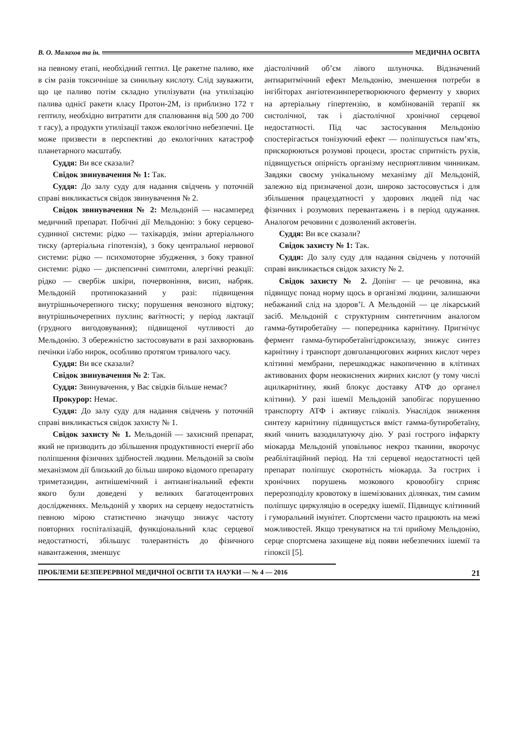В. О. Малахов та ін. МЕДИЧНА ОСВІТА
на певному етапі, необхідний гептил. Це ракетне паливо, яке в сім разів токсичніше за синильну кислоту. Слід зауважити, що це паливо потім складно утилізувати (на утилізацію палива однієї ракети класу Протон-2М, із приблизно 172 т гептилу, необхідно витратити для спалювання від 500 до 700 т гасу), а продукти утилізації також екологічно небезпечні. Це може призвести в перспективі до екологічних катастроф планетарного масштабу.
Суддя: Ви все сказали?
Свідок звинувачення № 1: Так.
Суддя: До залу суду для надання свідчень у поточній справі викликається свідок звинувачення № 2.
Свідок звинувачення № 2: Мельдоній — насамперед медичний препарат. Побічні дії Мельдонію: з боку серцево-судинної системи: рідко — тахікардія, зміни артеріального тиску (артеріальна гіпотензія), з боку центральної нервової системи: рідко — психомоторне збудження, з боку травної системи: рідко — диспепсичні симптоми, алергічні реакції: рідко — свербіж шкіри, почервоніння, висип, набряк. Мельдоній протипоказаний у разі: підвищення внутрішньочерепного тиску; порушення венозного відтоку; внутрішньочерепних пухлин; вагітності; у період лактації (грудного вигодовування); підвищеної чутливості до Мельдонію. З обережністю застосовувати в разі захворювань печінки і/або нирок, особливо протягом тривалого часу.
Суддя: Ви все сказали?
Свідок звинувачення № 2: Так.
Суддя: Звинувачення, у Вас свідків більше немає?
Прокурор: Немає.
Суддя: До залу суду для надання свідчень у поточній справі викликається свідок захисту № 1.
Свідок захисту № 1. Мельдоній — захисний препарат, який не призводить до збільшення продуктивності енергії або поліпшення фізичних здібностей людини. Мельдоній за своїм механізмом дії близький до більш широко відомого препарату триметазидин, антиішемічний і антиангінальний ефекти якого були доведені у великих багатоцентрових дослідженнях. Мельдоній у хворих на серцеву недостатність певною мірою статистично значущо знижує частоту повторних госпіталізацій, функціональний клас серцевої недостатності, збільшує толерантність до фізичного навантаження, зменшує
діастолічний об’єм лівого шлуночка. Відзначений антиаритмічний ефект Мельдонію, зменшення потреби в інгібіторах ангіотензинперетворюючого ферменту у хворих на артеріальну гіпертензію, в комбінованій терапії як систолічної, так і діастолічної хронічної серцевої недостатності. Під час застосування Мельдонію спостерігається тонізуючий ефект — поліпшується пам’ять, прискорюються розумові процеси, зростає спритність рухів, підвищується опірність організму несприятливим чинникам. Завдяки своєму унікальному механізму дії Мельдоній, залежно від призначеної дози, широко застосовується і для збільшення працездатності у здорових людей під час фізичних і розумових перевантажень і в період одужання. Аналогом речовини є дозволений актовегін.
Суддя: Ви все сказали?
Свідок захисту № 1: Так.
Суддя: До залу суду для надання свідчень у поточній справі викликається свідок захисту № 2.
Свідок захисту № 2. Допінг — це речовина, яка підвищує понад норму щось в організмі людини, залишаючи небажаний слід на здоров’ї. А Мельдоній — це лікарський засіб. Мельдоній є структурним синтетичним аналогом гамма-бутиробетаїну — попередника карнітину. Пригнічує фермент гамма-бутиробетаїнгідроксилазу, знижує синтез карнітину і транспорт довголанцюгових жирних кислот через клітинні мембрани, перешкоджає накопиченню в клітинах активованих форм неокиснених жирних кислот (у тому числі ацилкарнітину, який блокує доставку АТФ до органел клітини). У разі ішемії Мельдоній запобігає порушенню транспорту АТФ і активує гліколіз. Унаслідок зниження синтезу карнітину підвищується вміст гамма-бутиробетаїну, який чинить вазодилатуючу дію. У разі гострого інфаркту міокарда Мельдоній уповільнює некроз тканини, вкорочує реабілітаційний період. На тлі серцевої недостатності цей препарат поліпшує скоротність міокарда. За гострих і хронічних порушень мозкового кровообігу сприяє перерозподілу кровотоку в ішемізованих ділянках, тим самим поліпшує циркуляцію в осередку ішемії. Підвищує клітинний і гуморальний імунітет. Спортсмени часто працюють на межі можливостей. Якщо тренуватися на тлі прийому Мельдонію, серце спортсмена захищене від появи небезпечних ішемії та гіпоксії [5].
ПРОБЛЕМИ БЕЗПЕРЕРВНОЇ МЕДИЧНОЇ ОСВІТИ ТА НАУКИ — № 4 — 2016 21